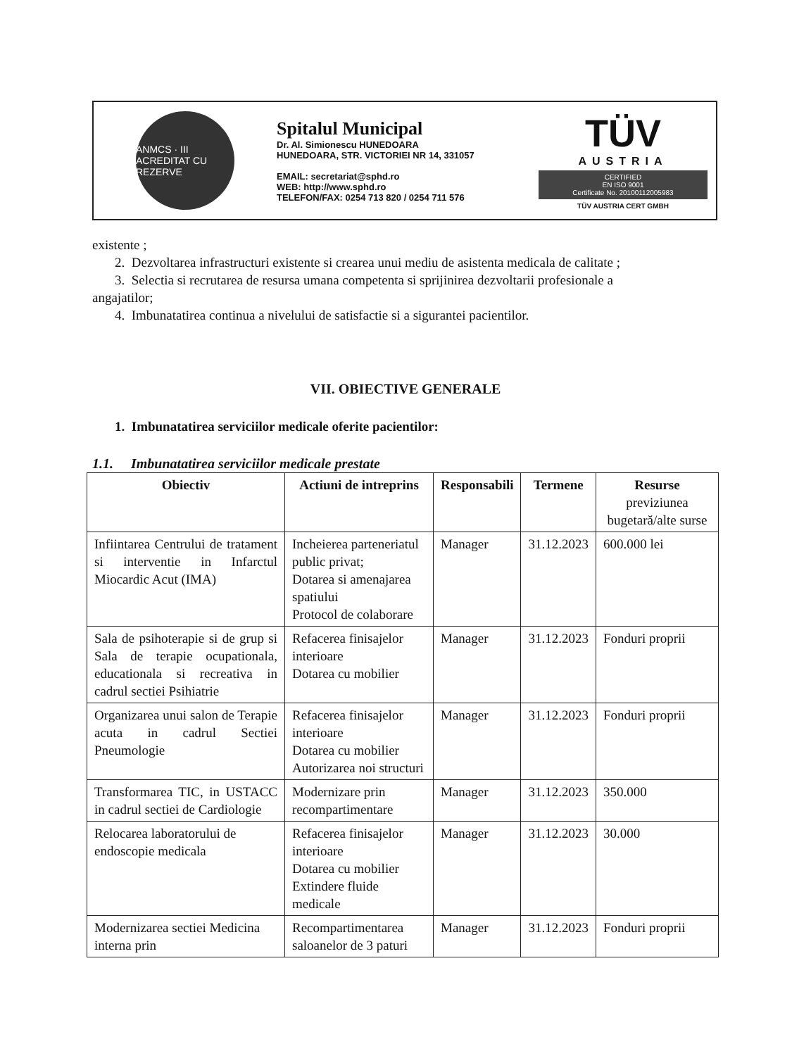ANMCS · III ACREDITAT CU REZERVE
Spitalul Municipal
Dr. Al. Simionescu HUNEDOARA
HUNEDOARA, STR. VICTORIEI NR 14, 331057
EMAIL: secretariat@sphd.ro
WEB: http://www.sphd.ro
TELEFON/FAX: 0254 713 820 / 0254 711 576
TÜV
AUSTRIA
CERTIFIED
EN ISO 9001
Certificate No. 20100112005983
TÜV AUSTRIA CERT GMBH
existente ;
2. Dezvoltarea infrastructuri existente si crearea unui mediu de asistenta medicala de calitate ;
3. Selectia si recrutarea de resursa umana competenta si sprijinirea dezvoltarii profesionale a
angajatilor;
4. Imbunatatirea continua a nivelului de satisfactie si a sigurantei pacientilor.
VII. OBIECTIVE GENERALE
1. Imbunatatirea serviciilor medicale oferite pacientilor:
1.1. Imbunatatirea serviciilor medicale prestate
| Obiectiv | Actiuni de intreprins | Responsabili | Termene | Resurse previziunea bugetară/alte surse |
| --- | --- | --- | --- | --- |
| Infiintarea Centrului de tratament si interventie in Infarctul Miocardic Acut (IMA) | Incheierea parteneriatul public privat; Dotarea si amenajarea spatiului Protocol de colaborare | Manager | 31.12.2023 | 600.000 lei |
| Sala de psihoterapie si de grup si Sala de terapie ocupationala, educationala si recreativa in cadrul sectiei Psihiatrie | Refacerea finisajelor interioare Dotarea cu mobilier | Manager | 31.12.2023 | Fonduri proprii |
| Organizarea unui salon de Terapie acuta in cadrul Sectiei Pneumologie | Refacerea finisajelor interioare Dotarea cu mobilier Autorizarea noi structuri | Manager | 31.12.2023 | Fonduri proprii |
| Transformarea TIC, in USTACC in cadrul sectiei de Cardiologie | Modernizare prin recompartimentare | Manager | 31.12.2023 | 350.000 |
| Relocarea laboratorului de endoscopie medicala | Refacerea finisajelor interioare Dotarea cu mobilier Extindere fluide medicale | Manager | 31.12.2023 | 30.000 |
| Modernizarea sectiei Medicina interna prin | Recompartimentarea saloanelor de 3 paturi | Manager | 31.12.2023 | Fonduri proprii |